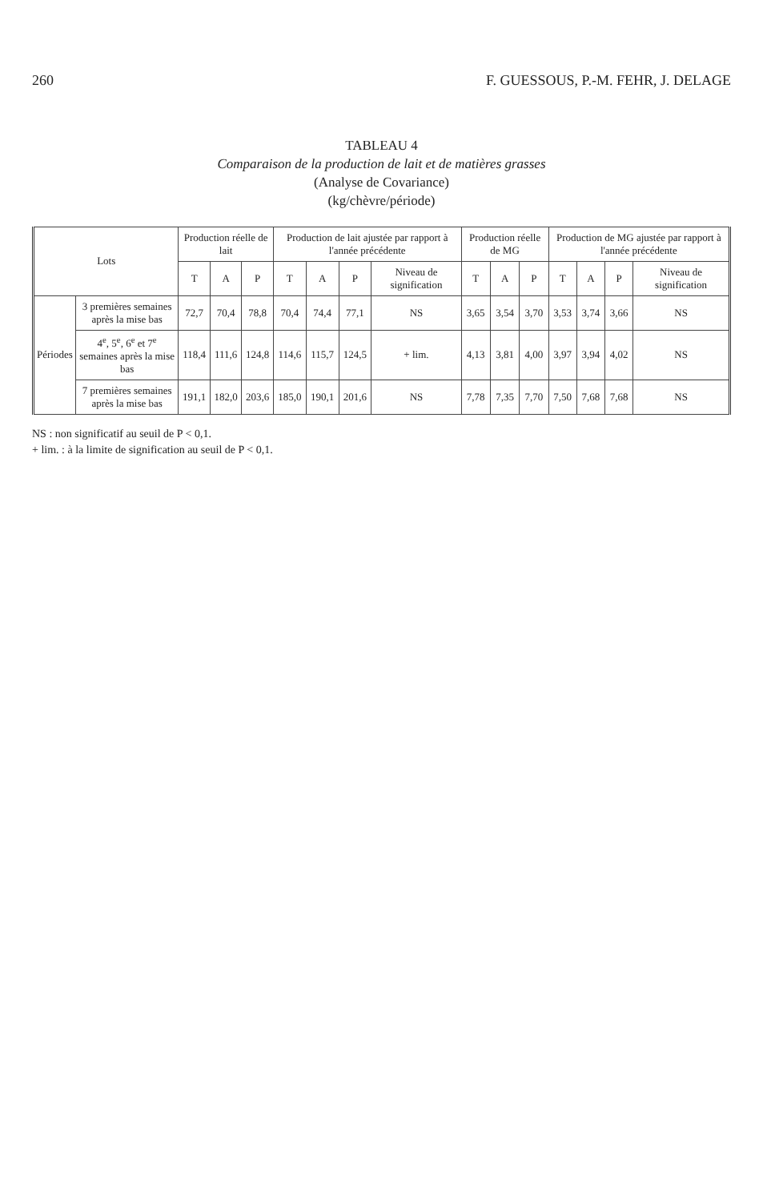260 F. GUESSOUS, P.-M. FEHR, J. DELAGE
TABLEAU 4
Comparaison de la production de lait et de matières grasses
(Analyse de Covariance)
(kg/chèvre/période)
| Lots | | Production réelle de lait | | | Production de lait ajustée par rapport à l'année précédente | | | | Production réelle de MG | | | Production de MG ajustée par rapport à l'année précédente | | | |
| --- | --- | --- | --- | --- | --- | --- | --- | --- | --- | --- | --- | --- | --- | --- | --- |
| | | T | A | P | T | A | P | Niveau de signification | T | A | P | T | A | P | Niveau de signification |
| Périodes | 3 premières semaines après la mise bas | 72,7 | 70,4 | 78,8 | 70,4 | 74,4 | 77,1 | NS | 3,65 | 3,54 | 3,70 | 3,53 | 3,74 | 3,66 | NS |
| | 4<sup>e</sup>, 5<sup>e</sup>, 6<sup>e</sup> et 7<sup>e</sup> semaines après la mise bas | 118,4 | 111,6 | 124,8 | 114,6 | 115,7 | 124,5 | + lim. | 4,13 | 3,81 | 4,00 | 3,97 | 3,94 | 4,02 | NS |
| | 7 premières semaines après la mise bas | 191,1 | 182,0 | 203,6 | 185,0 | 190,1 | 201,6 | NS | 7,78 | 7,35 | 7,70 | 7,50 | 7,68 | 7,68 | NS |
NS : non significatif au seuil de P < 0,1.
+ lim. : à la limite de signification au seuil de P < 0,1.